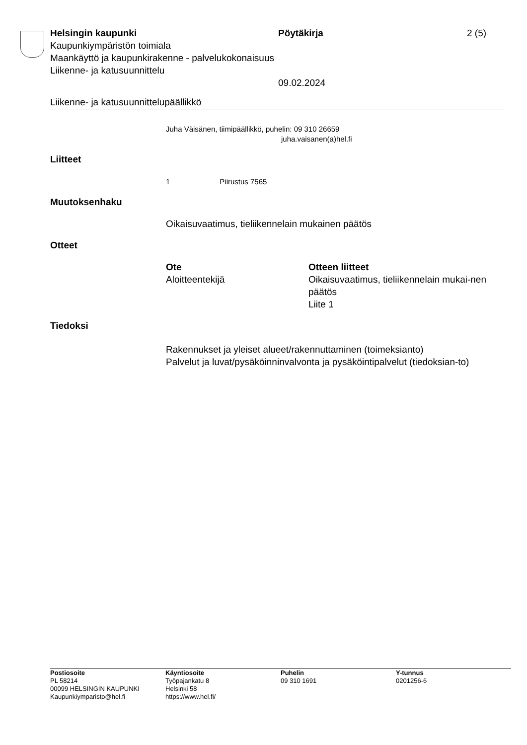Helsingin kaupunki
Kaupunkiympäristön toimiala
Maankäyttö ja kaupunkirakenne - palvelukokonaisuus
Liikenne- ja katusuunnittelu
Pöytäkirja
09.02.2024
2 (5)
Liikenne- ja katusuunnittelupäällikkö
Juha Väisänen, tiimipäällikkö, puhelin: 09 310 26659
juha.vaisanen(a)hel.fi
Liitteet
1 Piirustus 7565
Muutoksenhaku
Oikaisuvaatimus, tieliikennelain mukainen päätös
Otteet
Ote
Aloitteentekijä
Otteen liitteet
Oikaisuvaatimus, tieliikennelain mukai-nen päätös
Liite 1
Tiedoksi
Rakennukset ja yleiset alueet/rakennuttaminen (toimeksianto)
Palvelut ja luvat/pysäköinninvalvonta ja pysäköintipalvelut (tiedoksian-to)
Postiosoite
PL 58214
00099 HELSINGIN KAUPUNKI
Kaupunkiymparisto@hel.fi
Käyntiosoite
Työpajankatu 8
Helsinki 58
https://www.hel.fi/
Puhelin
09 310 1691
Y-tunnus
0201256-6